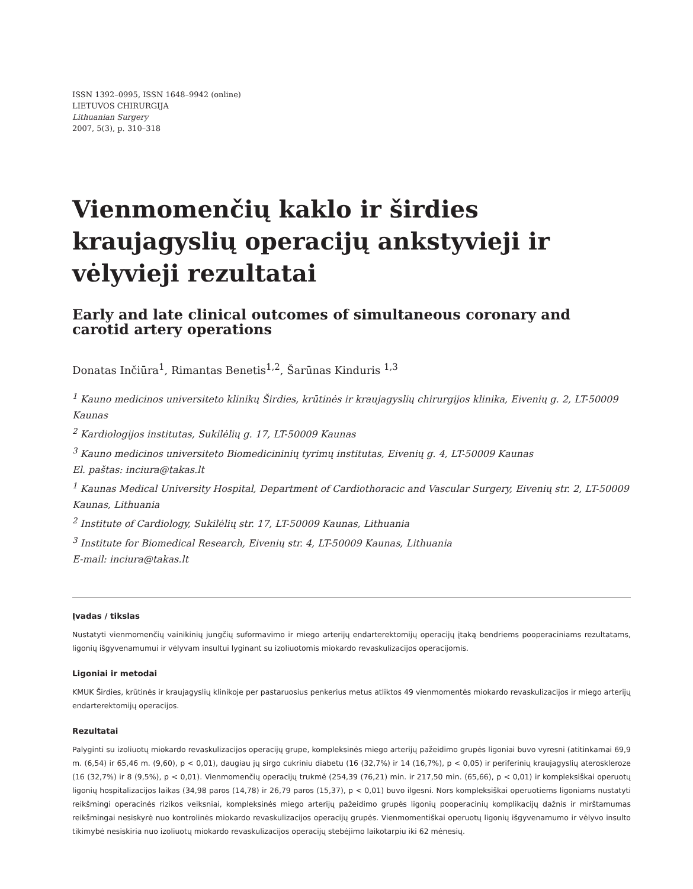ISSN 1392–0995, ISSN 1648–9942 (online)
LIETUVOS CHIRURGIJA
Lithuanian Surgery
2007, 5(3), p. 310–318
Vienmomenčių kaklo ir širdies kraujagyslių operacijų ankstyvieji ir vėlyvieji rezultatai
Early and late clinical outcomes of simultaneous coronary and carotid artery operations
Donatas Inčiūra<sup>1</sup>, Rimantas Benetis<sup>1,2</sup>, Šarūnas Kinduris <sup>1,3</sup>
<sup>1</sup> Kauno medicinos universiteto klinikų Širdies, krūtinės ir kraujagyslių chirurgijos klinika, Eivenių g. 2, LT-50009 Kaunas
<sup>2</sup> Kardiologijos institutas, Sukilėlių g. 17, LT-50009 Kaunas
<sup>3</sup> Kauno medicinos universiteto Biomedicininių tyrimų institutas, Eivenių g. 4, LT-50009 Kaunas
El. paštas: inciura@takas.lt
<sup>1</sup> Kaunas Medical University Hospital, Department of Cardiothoracic and Vascular Surgery, Eivenių str. 2, LT-50009 Kaunas, Lithuania
<sup>2</sup> Institute of Cardiology, Sukilėlių str. 17, LT-50009 Kaunas, Lithuania
<sup>3</sup> Institute for Biomedical Research, Eivenių str. 4, LT-50009 Kaunas, Lithuania
E-mail: inciura@takas.lt
Įvadas / tikslas
Nustatyti vienmomenčių vainikinių jungčių suformavimo ir miego arterijų endarterektomijų operacijų įtaką bendriems pooperaciniams rezultatams, ligonių išgyvenamumui ir vėlyvam insultui lyginant su izoliuotomis miokardo revaskulizacijos operacijomis.
Ligoniai ir metodai
KMUK Širdies, krūtinės ir kraujagyslių klinikoje per pastaruosius penkerius metus atliktos 49 vienmomentės miokardo revaskulizacijos ir miego arterijų endarterektomijų operacijos.
Rezultatai
Palyginti su izoliuotų miokardo revaskulizacijos operacijų grupe, kompleksinės miego arterijų pažeidimo grupės ligoniai buvo vyresni (atitinkamai 69,9 m. (6,54) ir 65,46 m. (9,60), p < 0,01), daugiau jų sirgo cukriniu diabetu (16 (32,7%) ir 14 (16,7%), p < 0,05) ir periferinių kraujagyslių ateroskleroze (16 (32,7%) ir 8 (9,5%), p < 0,01). Vienmomenčių operacijų trukmė (254,39 (76,21) min. ir 217,50 min. (65,66), p < 0,01) ir kompleksiškai operuotų ligonių hospitalizacijos laikas (34,98 paros (14,78) ir 26,79 paros (15,37), p < 0,01) buvo ilgesni. Nors kompleksiškai operuotiems ligoniams nustatyti reikšmingi operacinės rizikos veiksniai, kompleksinės miego arterijų pažeidimo grupės ligonių pooperacinių komplikacijų dažnis ir mirštamumas reikšmingai nesiskyrė nuo kontrolinės miokardo revaskulizacijos operacijų grupės. Vienmomentiškai operuotų ligonių išgyvenamumo ir vėlyvo insulto tikimybė nesiskiria nuo izoliuotų miokardo revaskulizacijos operacijų stebėjimo laikotarpiu iki 62 mėnesių.